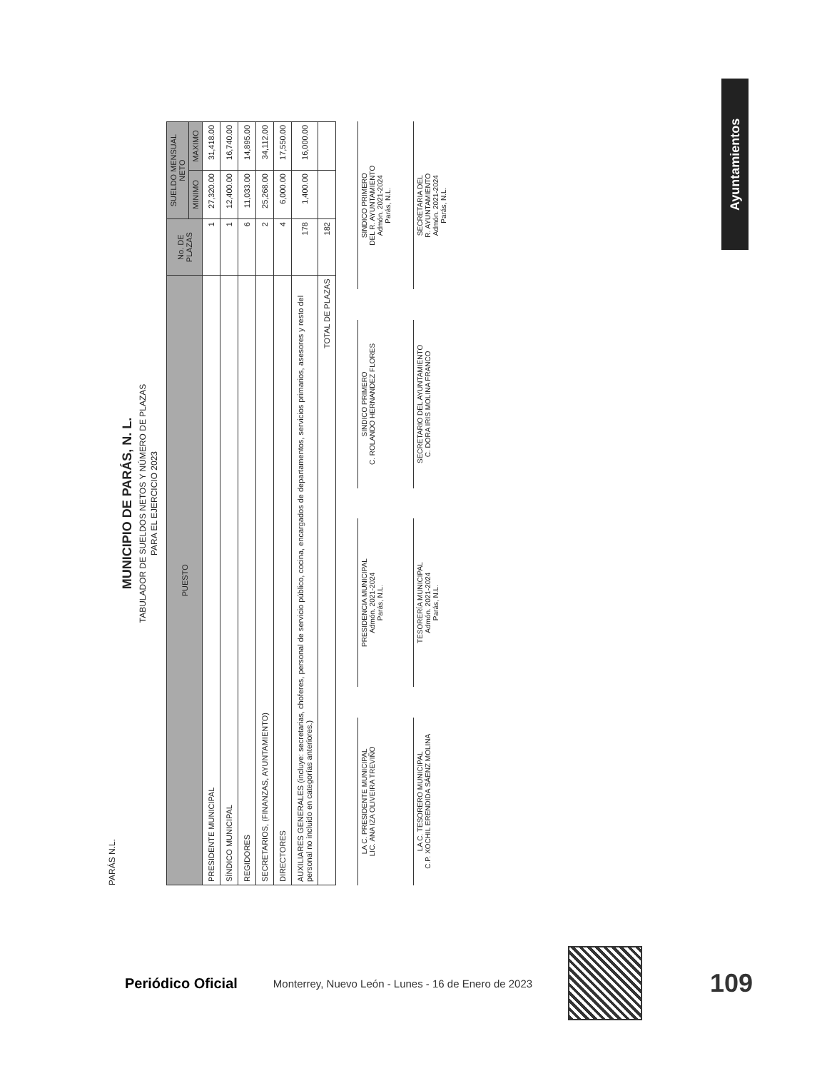Ayuntamientos
PARÁS N.L.
MUNICIPIO DE PARÁS, N. L.
TABULADOR DE SUELDOS NETOS Y NÚMERO DE PLAZAS
PARA EL EJERCICIO 2023
| PUESTO | No. DE PLAZAS | SUELDO MENSUAL NETO | |
| --- | --- | --- | --- |
| | | MINIMO | MAXIMO |
| PRESIDENTE MUNICIPAL | 1 | 27,320.00 | 31,418.00 |
| SÍNDICO MUNICIPAL | 1 | 12,400.00 | 16,740.00 |
| REGIDORES | 6 | 11,033.00 | 14,895.00 |
| SECRETARIOS, (FINANZAS, AYUNTAMIENTO) | 2 | 25,268.00 | 34,112.00 |
| DIRECTORES | 4 | 6,000.00 | 17,550.00 |
| AUXILIARES GENERALES (incluye: secretarias, choferes, personal de servicio público, cocina, encargados de departamentos, servicios primarios, asesores y resto del personal no incluido en categorías anteriores.) | 178 | 1,400.00 | 16,000.00 |
| TOTAL DE PLAZAS | 182 | | |
LA C. PRESIDENTE MUNICIPAL
LIC. ANA IZA OLIVEIRA TREVIÑO
PRESIDENCIA MUNICIPAL
Admón. 2021-2024
Parás, N.L.
SINDICO PRIMERO
C. ROLANDO HERNANDEZ FLORES
SINDICO PRIMERO
DEL R. AYUNTAMIENTO
Admón. 2021-2024
Parás, N.L.
LA C. TESORERO MUNICIPAL
C.P. XOCHIL ERENDIDA SÁENZ MOLINA
TESORERÍA MUNICIPAL
Admón. 2021-2024
Parás, N.L.
SECRETARIO DEL AYUNTAMIENTO
C. DORA IRIS MOLINA FRANCO
SECRETARIA DEL
R. AYUNTAMIENTO
Admón. 2021-2024
Parás, N.L.
Periódico Oficial Monterrey, Nuevo León - Lunes - 16 de Enero de 2023
109